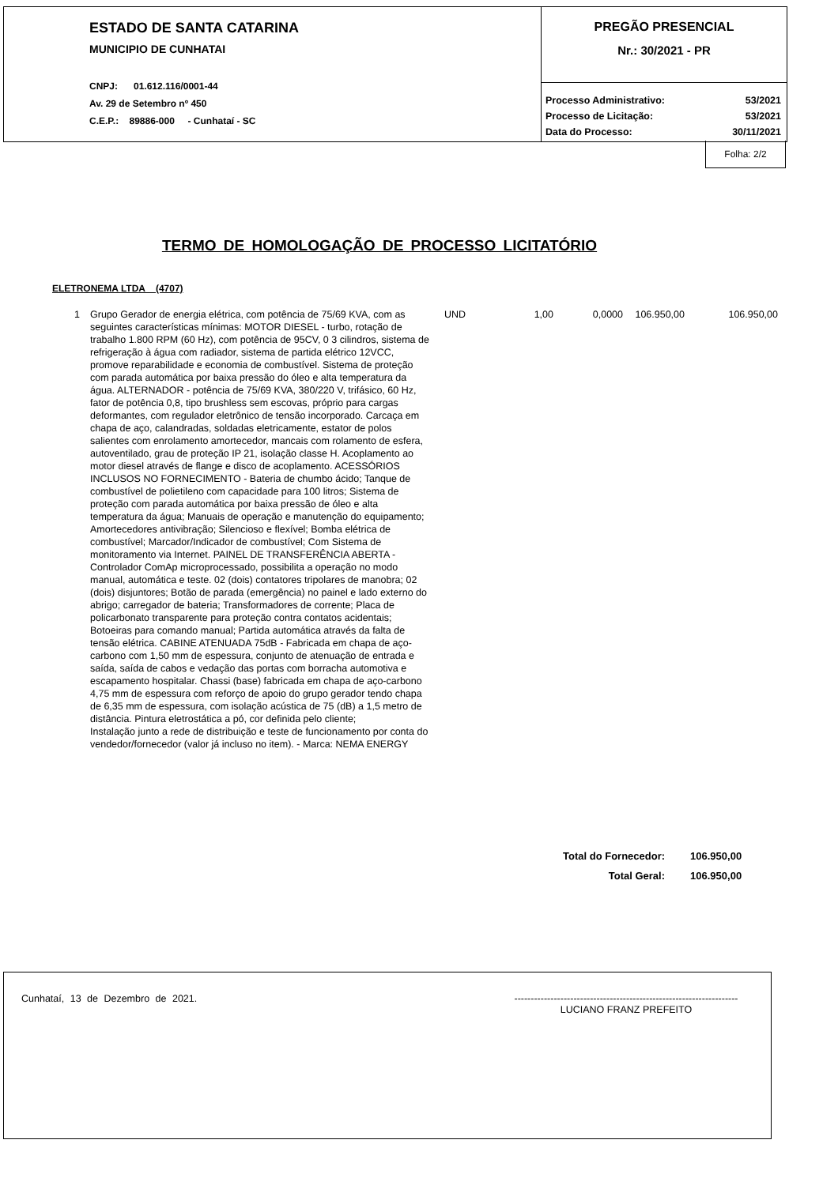ESTADO DE SANTA CATARINA
MUNICIPIO DE CUNHATAI
CNPJ: 01.612.116/0001-44
Av. 29 de Setembro nº 450
C.E.P.: 89886-000 - Cunhataí - SC
PREGÃO PRESENCIAL
Nr.: 30/2021 - PR
| Processo Administrativo: | 53/2021 |
| Processo de Licitação: | 53/2021 |
| Data do Processo: | 30/11/2021 |
Folha: 2/2
TERMO DE HOMOLOGAÇÃO DE PROCESSO LICITATÓRIO
ELETRONEMA LTDA (4707)
| 1 | Grupo Gerador de energia elétrica, com potência de 75/69 KVA, com as seguintes características mínimas: MOTOR DIESEL - turbo, rotação de trabalho 1.800 RPM (60 Hz), com potência de 95CV, 0 3 cilindros, sistema de refrigeração à água com radiador, sistema de partida elétrico 12VCC, promove reparabilidade e economia de combustível. Sistema de proteção com parada automática por baixa pressão do óleo e alta temperatura da água. ALTERNADOR - potência de 75/69 KVA, 380/220 V, trifásico, 60 Hz, fator de potência 0,8, tipo brushless sem escovas, próprio para cargas deformantes, com regulador eletrônico de tensão incorporado. Carcaça em chapa de aço, calandradas, soldadas eletricamente, estator de polos salientes com enrolamento amortecedor, mancais com rolamento de esfera, autoventilado, grau de proteção IP 21, isolação classe H. Acoplamento ao motor diesel através de flange e disco de acoplamento. ACESSÓRIOS INCLUSOS NO FORNECIMENTO - Bateria de chumbo ácido; Tanque de combustível de polietileno com capacidade para 100 litros; Sistema de proteção com parada automática por baixa pressão de óleo e alta temperatura da água; Manuais de operação e manutenção do equipamento; Amortecedores antivibração; Silencioso e flexível; Bomba elétrica de combustível; Marcador/Indicador de combustível; Com Sistema de monitoramento via Internet. PAINEL DE TRANSFERÊNCIA ABERTA - Controlador ComAp microprocessado, possibilita a operação no modo manual, automática e teste. 02 (dois) contatores tripolares de manobra; 02 (dois) disjuntores; Botão de parada (emergência) no painel e lado externo do abrigo; carregador de bateria; Transformadores de corrente; Placa de policarbonato transparente para proteção contra contatos acidentais; Botoeiras para comando manual; Partida automática através da falta de tensão elétrica. CABINE ATENUADA 75dB - Fabricada em chapa de aço-carbono com 1,50 mm de espessura, conjunto de atenuação de entrada e saída, saída de cabos e vedação das portas com borracha automotiva e escapamento hospitalar. Chassi (base) fabricada em chapa de aço-carbono 4,75 mm de espessura com reforço de apoio do grupo gerador tendo chapa de 6,35 mm de espessura, com isolação acústica de 75 (dB) a 1,5 metro de distância. Pintura eletrostática a pó, cor definida pelo cliente; Instalação junto a rede de distribuição e teste de funcionamento por conta do vendedor/fornecedor (valor já incluso no item). - Marca: NEMA ENERGY | UND | 1,00 | 0,0000 | 106.950,00 | 106.950,00 |
| Total do Fornecedor: | 106.950,00 |
| Total Geral: | 106.950,00 |
Cunhataí, 13 de Dezembro de 2021. --------------------------------------------------------------------
LUCIANO FRANZ PREFEITO